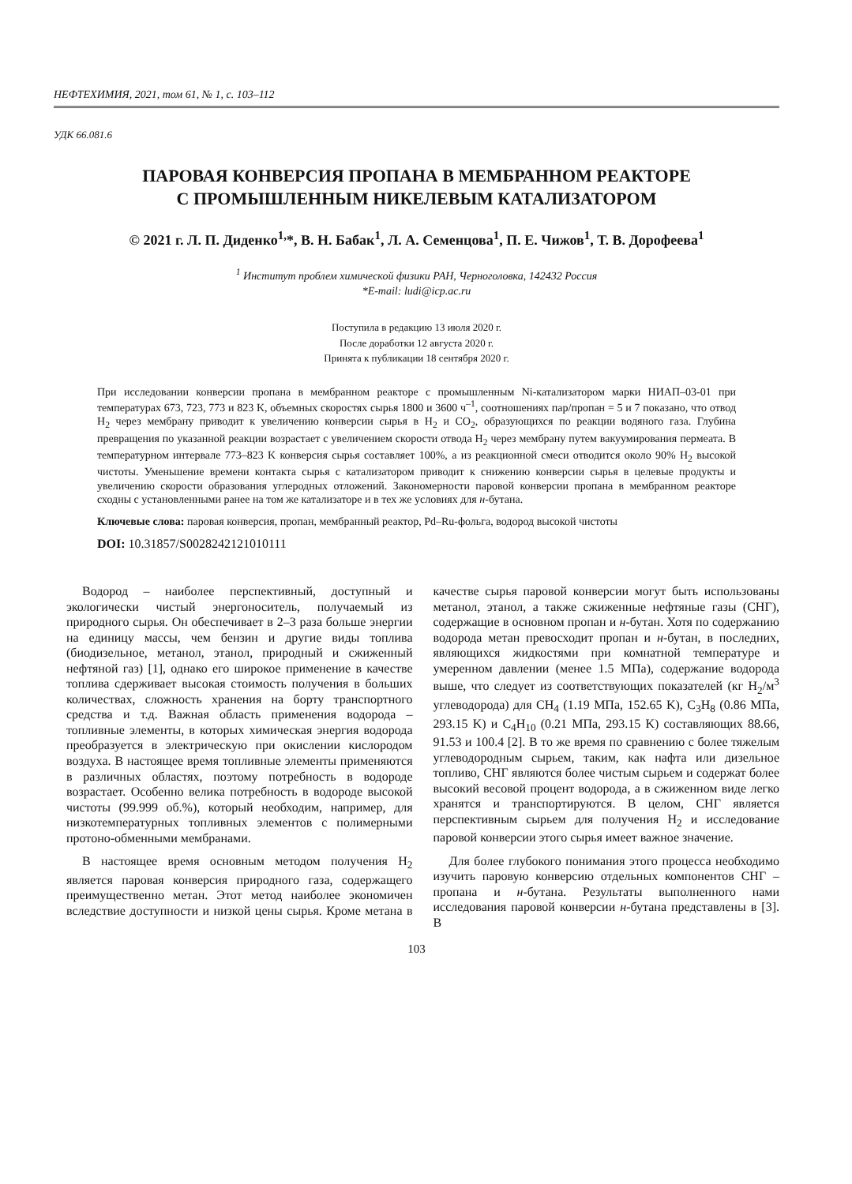НЕФТЕХИМИЯ, 2021, том 61, № 1, с. 103–112
УДК 66.081.6
ПАРОВАЯ КОНВЕРСИЯ ПРОПАНА В МЕМБРАННОМ РЕАКТОРЕ
С ПРОМЫШЛЕННЫМ НИКЕЛЕВЫМ КАТАЛИЗАТОРОМ
© 2021 г. Л. П. Диденко<sup>1,</sup>*, В. Н. Бабак<sup>1</sup>, Л. А. Семенцова<sup>1</sup>, П. Е. Чижов<sup>1</sup>, Т. В. Дорофеева<sup>1</sup>
<sup>1</sup> Институт проблем химической физики РАН, Черноголовка, 142432 Россия
*E-mail: ludi@icp.ac.ru
Поступила в редакцию 13 июля 2020 г.
После доработки 12 августа 2020 г.
Принята к публикации 18 сентября 2020 г.
При исследовании конверсии пропана в мембранном реакторе с промышленным Ni-катализатором марки НИАП–03-01 при температурах 673, 723, 773 и 823 K, объемных скоростях сырья 1800 и 3600 ч<sup>–1</sup>, соотношениях пар/пропан = 5 и 7 показано, что отвод H<sub>2</sub> через мембрану приводит к увеличению конверсии сырья в H<sub>2</sub> и CO<sub>2</sub>, образующихся по реакции водяного газа. Глубина превращения по указанной реакции возрастает с увеличением скорости отвода H<sub>2</sub> через мембрану путем вакуумирования пермеата. В температурном интервале 773–823 K конверсия сырья составляет 100%, а из реакционной смеси отводится около 90% H<sub>2</sub> высокой чистоты. Уменьшение времени контакта сырья с катализатором приводит к снижению конверсии сырья в целевые продукты и увеличению скорости образования углеродных отложений. Закономерности паровой конверсии пропана в мембранном реакторе сходны с установленными ранее на том же катализаторе и в тех же условиях для н-бутана.
Ключевые слова: паровая конверсия, пропан, мембранный реактор, Pd–Ru-фольга, водород высокой чистоты
DOI: 10.31857/S0028242121010111
Водород – наиболее перспективный, доступный и экологически чистый энергоноситель, получаемый из природного сырья. Он обеспечивает в 2–3 раза больше энергии на единицу массы, чем бензин и другие виды топлива (биодизельное, метанол, этанол, природный и сжиженный нефтяной газ) [1], однако его широкое применение в качестве топлива сдерживает высокая стоимость получения в больших количествах, сложность хранения на борту транспортного средства и т.д. Важная область применения водорода – топливные элементы, в которых химическая энергия водорода преобразуется в электрическую при окислении кислородом воздуха. В настоящее время топливные элементы применяются в различных областях, поэтому потребность в водороде возрастает. Особенно велика потребность в водороде высокой чистоты (99.999 об.%), который необходим, например, для низкотемпературных топливных элементов с полимерными протоно-обменными мембранами.
В настоящее время основным методом получения H<sub>2</sub> является паровая конверсия природного газа, содержащего преимущественно метан. Этот метод наиболее экономичен вследствие доступности и низкой цены сырья. Кроме метана в качестве сырья паровой конверсии могут быть использованы метанол, этанол, а также сжиженные нефтяные газы (СНГ), содержащие в основном пропан и н-бутан. Хотя по содержанию водорода метан превосходит пропан и н-бутан, в последних, являющихся жидкостями при комнатной температуре и умеренном давлении (менее 1.5 МПа), содержание водорода выше, что следует из соответствующих показателей (кг H<sub>2</sub>/м<sup>3</sup> углеводорода) для CH<sub>4</sub> (1.19 МПа, 152.65 K), C<sub>3</sub>H<sub>8</sub> (0.86 МПа, 293.15 K) и C<sub>4</sub>H<sub>10</sub> (0.21 МПа, 293.15 K) составляющих 88.66, 91.53 и 100.4 [2]. В то же время по сравнению с более тяжелым углеводородным сырьем, таким, как нафта или дизельное топливо, СНГ являются более чистым сырьем и содержат более высокий весовой процент водорода, а в сжиженном виде легко хранятся и транспортируются. В целом, СНГ является перспективным сырьем для получения H<sub>2</sub> и исследование паровой конверсии этого сырья имеет важное значение.
Для более глубокого понимания этого процесса необходимо изучить паровую конверсию отдельных компонентов СНГ – пропана и н-бутана. Результаты выполненного нами исследования паровой конверсии н-бутана представлены в [3]. В
103